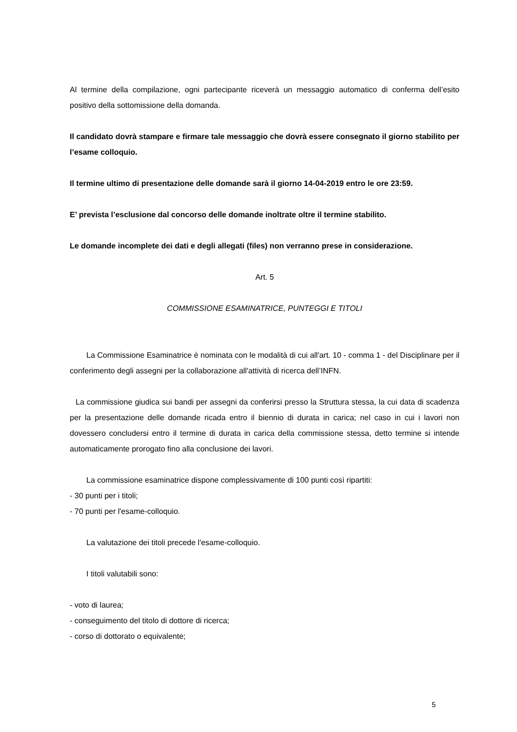Al termine della compilazione, ogni partecipante riceverà un messaggio automatico di conferma dell’esito positivo della sottomissione della domanda.
Il candidato dovrà stampare e firmare tale messaggio che dovrà essere consegnato il giorno stabilito per l’esame colloquio.
Il termine ultimo di presentazione delle domande sarà il giorno 14-04-2019 entro le ore 23:59.
E’ prevista l’esclusione dal concorso delle domande inoltrate oltre il termine stabilito.
Le domande incomplete dei dati e degli allegati (files) non verranno prese in considerazione.
Art. 5
COMMISSIONE ESAMINATRICE, PUNTEGGI E TITOLI
La Commissione Esaminatrice è nominata con le modalità di cui all'art. 10 - comma 1 - del Disciplinare per il conferimento degli assegni per la collaborazione all'attività di ricerca dell’INFN.
La commissione giudica sui bandi per assegni da conferirsi presso la Struttura stessa, la cui data di scadenza per la presentazione delle domande ricada entro il biennio di durata in carica; nel caso in cui i lavori non dovessero concludersi entro il termine di durata in carica della commissione stessa, detto termine si intende automaticamente prorogato fino alla conclusione dei lavori.
La commissione esaminatrice dispone complessivamente di 100 punti così ripartiti:
- 30 punti per i titoli;
- 70 punti per l'esame-colloquio.
La valutazione dei titoli precede l'esame-colloquio.
I titoli valutabili sono:
- voto di laurea;
- conseguimento del titolo di dottore di ricerca;
- corso di dottorato o equivalente;
5